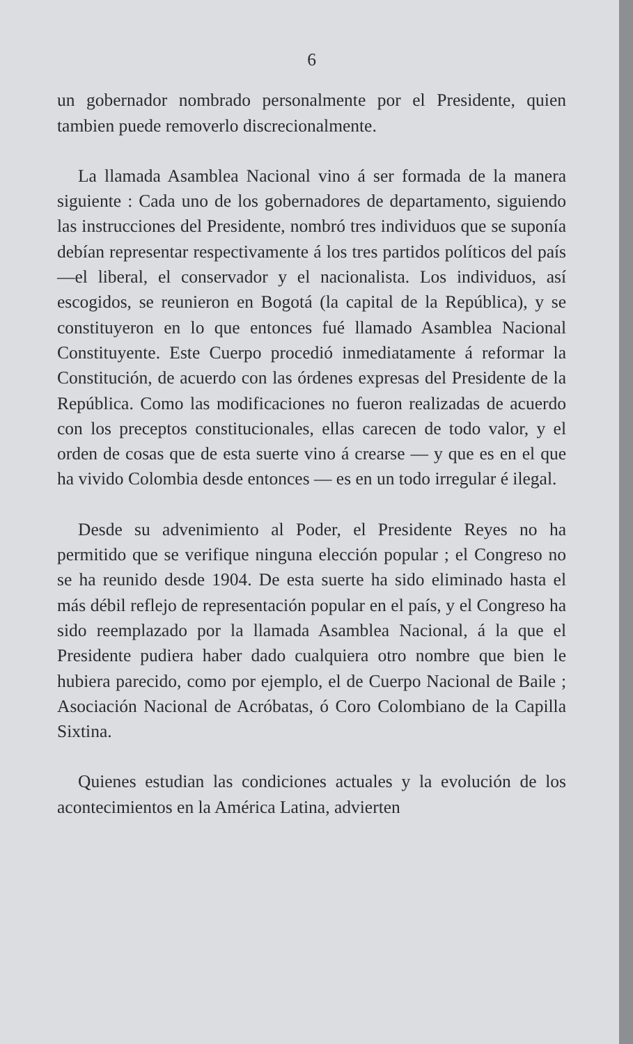6
un gobernador nombrado personalmente por el Presidente, quien tambien puede removerlo discrecionalmente.
La llamada Asamblea Nacional vino á ser formada de la manera siguiente : Cada uno de los gobernadores de departamento, siguiendo las instrucciones del Presidente, nombró tres individuos que se suponía debían representar respectivamente á los tres partidos políticos del país—el liberal, el conservador y el nacionalista. Los individuos, así escogidos, se reunieron en Bogotá (la capital de la República), y se constituyeron en lo que entonces fué llamado Asamblea Nacional Constituyente. Este Cuerpo procedió inmediatamente á reformar la Constitución, de acuerdo con las órdenes expresas del Presidente de la República. Como las modificaciones no fueron realizadas de acuerdo con los preceptos constitucionales, ellas carecen de todo valor, y el orden de cosas que de esta suerte vino á crearse — y que es en el que ha vivido Colombia desde entonces — es en un todo irregular é ilegal.
Desde su advenimiento al Poder, el Presidente Reyes no ha permitido que se verifique ninguna elección popular ; el Congreso no se ha reunido desde 1904. De esta suerte ha sido eliminado hasta el más débil reflejo de representación popular en el país, y el Congreso ha sido reemplazado por la llamada Asamblea Nacional, á la que el Presidente pudiera haber dado cualquiera otro nombre que bien le hubiera parecido, como por ejemplo, el de Cuerpo Nacional de Baile ; Asociación Nacional de Acróbatas, ó Coro Colombiano de la Capilla Sixtina.
Quienes estudian las condiciones actuales y la evolución de los acontecimientos en la América Latina, advierten